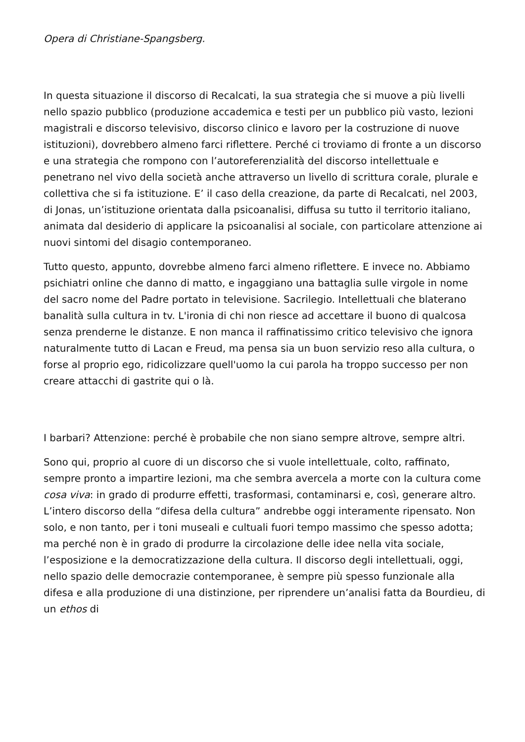Opera di Christiane-Spangsberg.
In questa situazione il discorso di Recalcati, la sua strategia che si muove a più livelli nello spazio pubblico (produzione accademica e testi per un pubblico più vasto, lezioni magistrali e discorso televisivo, discorso clinico e lavoro per la costruzione di nuove istituzioni), dovrebbero almeno farci riflettere. Perché ci troviamo di fronte a un discorso e una strategia che rompono con l’autoreferenzialità del discorso intellettuale e penetrano nel vivo della società anche attraverso un livello di scrittura corale, plurale e collettiva che si fa istituzione. E’ il caso della creazione, da parte di Recalcati, nel 2003, di Jonas, un’istituzione orientata dalla psicoanalisi, diffusa su tutto il territorio italiano, animata dal desiderio di applicare la psicoanalisi al sociale, con particolare attenzione ai nuovi sintomi del disagio contemporaneo.
Tutto questo, appunto, dovrebbe almeno farci almeno riflettere. E invece no. Abbiamo psichiatri online che danno di matto, e ingaggiano una battaglia sulle virgole in nome del sacro nome del Padre portato in televisione. Sacrilegio. Intellettuali che blaterano banalità sulla cultura in tv. L'ironia di chi non riesce ad accettare il buono di qualcosa senza prenderne le distanze. E non manca il raffinatissimo critico televisivo che ignora naturalmente tutto di Lacan e Freud, ma pensa sia un buon servizio reso alla cultura, o forse al proprio ego, ridicolizzare quell'uomo la cui parola ha troppo successo per non creare attacchi di gastrite qui o là.
I barbari? Attenzione: perché è probabile che non siano sempre altrove, sempre altri.
Sono qui, proprio al cuore di un discorso che si vuole intellettuale, colto, raffinato, sempre pronto a impartire lezioni, ma che sembra avercela a morte con la cultura come cosa viva: in grado di produrre effetti, trasformasi, contaminarsi e, così, generare altro. L’intero discorso della “difesa della cultura” andrebbe oggi interamente ripensato. Non solo, e non tanto, per i toni museali e cultuali fuori tempo massimo che spesso adotta; ma perché non è in grado di produrre la circolazione delle idee nella vita sociale, l’esposizione e la democratizzazione della cultura. Il discorso degli intellettuali, oggi, nello spazio delle democrazie contemporanee, è sempre più spesso funzionale alla difesa e alla produzione di una distinzione, per riprendere un’analisi fatta da Bourdieu, di un ethos di